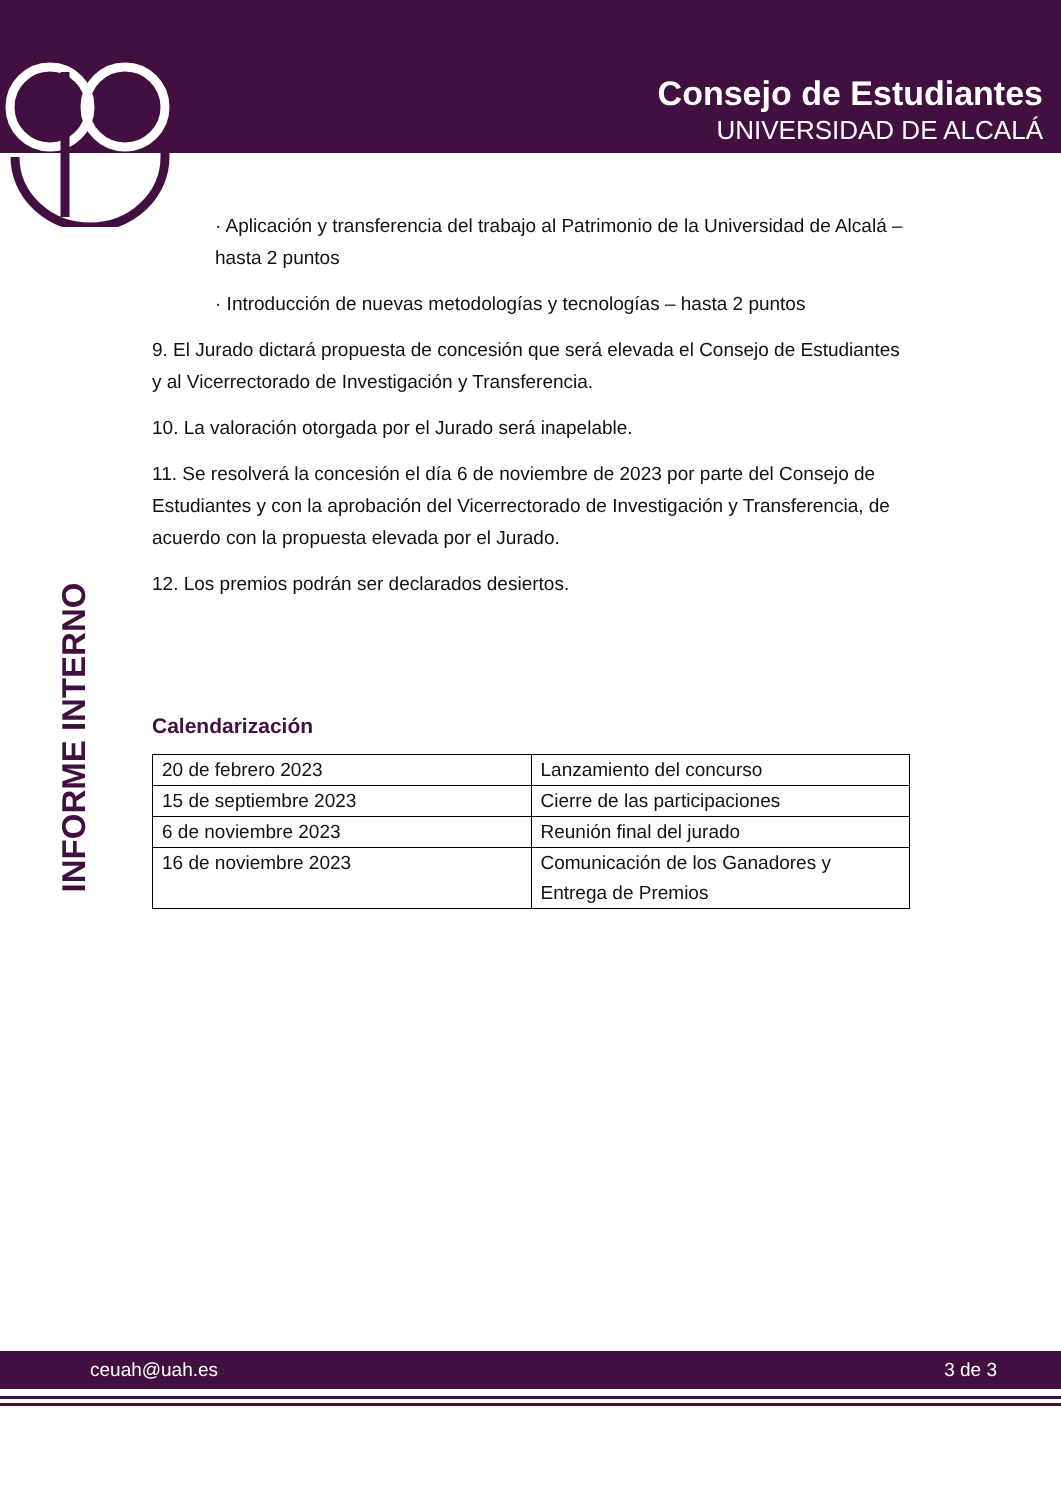Consejo de Estudiantes
UNIVERSIDAD DE ALCALÁ
INFORME INTERNO
· Aplicación y transferencia del trabajo al Patrimonio de la Universidad de Alcalá – hasta 2 puntos
· Introducción de nuevas metodologías y tecnologías – hasta 2 puntos
9. El Jurado dictará propuesta de concesión que será elevada el Consejo de Estudiantes y al Vicerrectorado de Investigación y Transferencia.
10. La valoración otorgada por el Jurado será inapelable.
11. Se resolverá la concesión el día 6 de noviembre de 2023 por parte del Consejo de Estudiantes y con la aprobación del Vicerrectorado de Investigación y Transferencia, de acuerdo con la propuesta elevada por el Jurado.
12. Los premios podrán ser declarados desiertos.
Calendarización
| 20 de febrero 2023 | Lanzamiento del concurso |
| 15 de septiembre 2023 | Cierre de las participaciones |
| 6 de noviembre 2023 | Reunión final del jurado |
| 16 de noviembre 2023 | Comunicación de los Ganadores y Entrega de Premios |
ceuah@uah.es 3 de 3